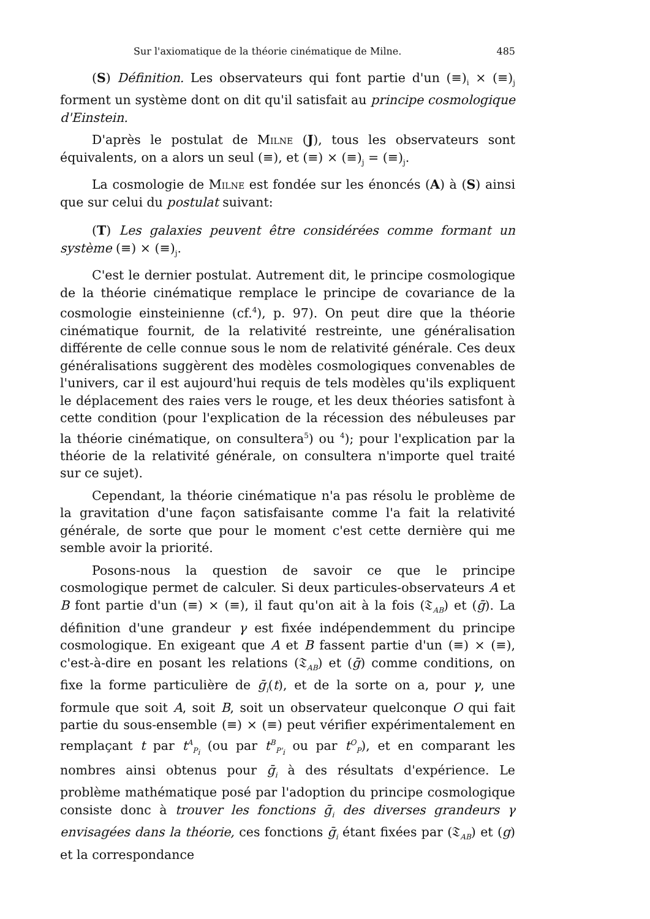Sur l'axiomatique de la théorie cinématique de Milne. 485
(S) Définition. Les observateurs qui font partie d'un (≡)<sub>i</sub> × (≡)<sub>j</sub> forment un système dont on dit qu'il satisfait au principe cosmologique d'Einstein.
D'après le postulat de Milne (J), tous les observateurs sont équivalents, on a alors un seul (≡), et (≡) × (≡)<sub>j</sub> = (≡)<sub>j</sub>.
La cosmologie de Milne est fondée sur les énoncés (A) à (S) ainsi que sur celui du postulat suivant:
(T) Les galaxies peuvent être considérées comme formant un système (≡) × (≡)<sub>j</sub>.
C'est le dernier postulat. Autrement dit, le principe cosmologique de la théorie cinématique remplace le principe de covariance de la cosmologie einsteinienne (cf.<sup>4</sup>), p. 97). On peut dire que la théorie cinématique fournit, de la relativité restreinte, une généralisation différente de celle connue sous le nom de relativité générale. Ces deux généralisations suggèrent des modèles cosmologiques convenables de l'univers, car il est aujourd'hui requis de tels modèles qu'ils expliquent le déplacement des raies vers le rouge, et les deux théories satisfont à cette condition (pour l'explication de la récession des nébuleuses par la théorie cinématique, on consultera<sup>5</sup>) ou <sup>4</sup>); pour l'explication par la théorie de la relativité générale, on consultera n'importe quel traité sur ce sujet).
Cependant, la théorie cinématique n'a pas résolu le problème de la gravitation d'une façon satisfaisante comme l'a fait la relativité générale, de sorte que pour le moment c'est cette dernière qui me semble avoir la priorité.
Posons-nous la question de savoir ce que le principe cosmologique permet de calculer. Si deux particules-observateurs A et B font partie d'un (≡) × (≡), il faut qu'on ait à la fois (𝔗<sub>AB</sub>) et (ḡ). La définition d'une grandeur γ est fixée indépendemment du principe cosmologique. En exigeant que A et B fassent partie d'un (≡) × (≡), c'est-à-dire en posant les relations (𝔗<sub>AB</sub>) et (ḡ) comme conditions, on fixe la forme particulière de ḡ<sub>i</sub>(t), et de la sorte on a, pour γ, une formule que soit A, soit B, soit un observateur quelconque O qui fait partie du sous-ensemble (≡) × (≡) peut vérifier expérimentalement en remplaçant t par t<sup>A</sup><sub>P<sub>i</sub></sub> (ou par t<sup>B</sup><sub>P'<sub>i</sub></sub> ou par t<sup>O</sup><sub>P</sub>), et en comparant les nombres ainsi obtenus pour ḡ<sub>i</sub> à des résultats d'expérience. Le problème mathématique posé par l'adoption du principe cosmologique consiste donc à trouver les fonctions ḡ<sub>i</sub> des diverses grandeurs γ envisagées dans la théorie, ces fonctions ḡ<sub>i</sub> étant fixées par (𝔗<sub>AB</sub>) et (g) et la correspondance